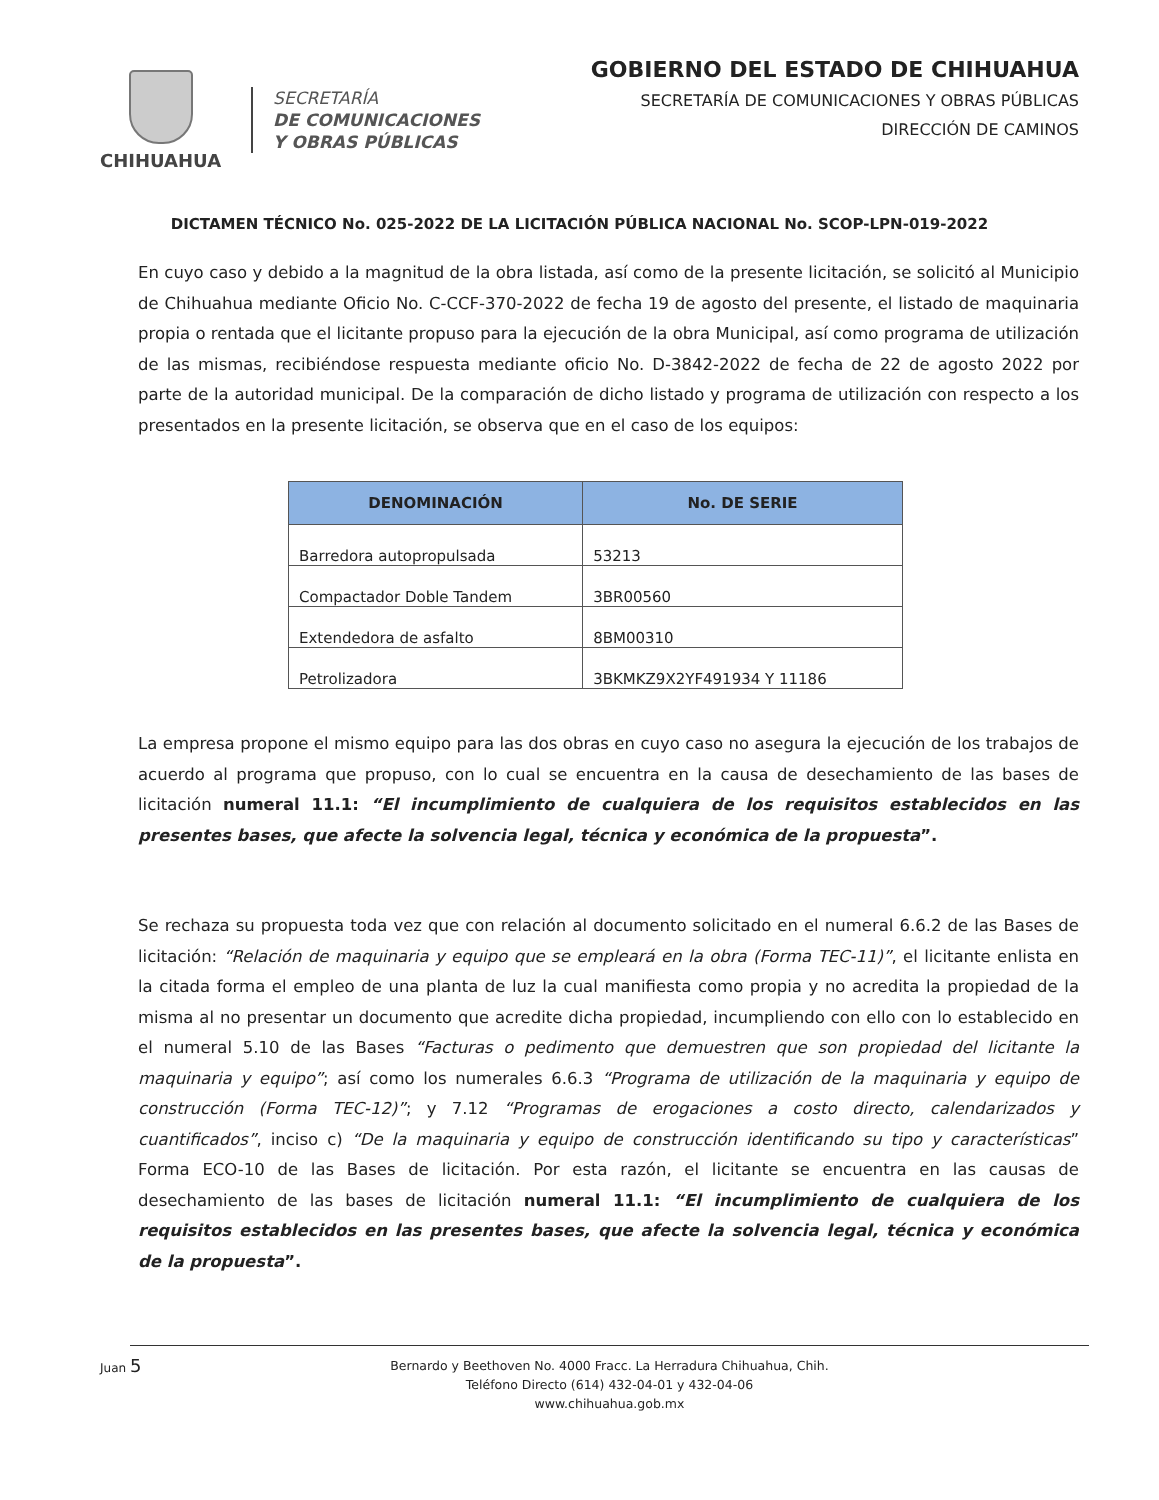CHIHUAHUA
SECRETARÍA
DE COMUNICACIONES
Y OBRAS PÚBLICAS
GOBIERNO DEL ESTADO DE CHIHUAHUA
SECRETARÍA DE COMUNICACIONES Y OBRAS PÚBLICAS
DIRECCIÓN DE CAMINOS
DICTAMEN TÉCNICO No. 025-2022 DE LA LICITACIÓN PÚBLICA NACIONAL No. SCOP-LPN-019-2022
En cuyo caso y debido a la magnitud de la obra listada, así como de la presente licitación, se solicitó al Municipio de Chihuahua mediante Oficio No. C-CCF-370-2022 de fecha 19 de agosto del presente, el listado de maquinaria propia o rentada que el licitante propuso para la ejecución de la obra Municipal, así como programa de utilización de las mismas, recibiéndose respuesta mediante oficio No. D-3842-2022 de fecha de 22 de agosto 2022 por parte de la autoridad municipal. De la comparación de dicho listado y programa de utilización con respecto a los presentados en la presente licitación, se observa que en el caso de los equipos:
| DENOMINACIÓN | No. DE SERIE |
| --- | --- |
| Barredora autopropulsada | 53213 |
| Compactador Doble Tandem | 3BR00560 |
| Extendedora de asfalto | 8BM00310 |
| Petrolizadora | 3BKMKZ9X2YF491934 Y 11186 |
La empresa propone el mismo equipo para las dos obras en cuyo caso no asegura la ejecución de los trabajos de acuerdo al programa que propuso, con lo cual se encuentra en la causa de desechamiento de las bases de licitación numeral 11.1: “El incumplimiento de cualquiera de los requisitos establecidos en las presentes bases, que afecte la solvencia legal, técnica y económica de la propuesta”.
Se rechaza su propuesta toda vez que con relación al documento solicitado en el numeral 6.6.2 de las Bases de licitación: “Relación de maquinaria y equipo que se empleará en la obra (Forma TEC-11)”, el licitante enlista en la citada forma el empleo de una planta de luz la cual manifiesta como propia y no acredita la propiedad de la misma al no presentar un documento que acredite dicha propiedad, incumpliendo con ello con lo establecido en el numeral 5.10 de las Bases “Facturas o pedimento que demuestren que son propiedad del licitante la maquinaria y equipo”; así como los numerales 6.6.3 “Programa de utilización de la maquinaria y equipo de construcción (Forma TEC-12)”; y 7.12 “Programas de erogaciones a costo directo, calendarizados y cuantificados”, inciso c) “De la maquinaria y equipo de construcción identificando su tipo y características” Forma ECO-10 de las Bases de licitación. Por esta razón, el licitante se encuentra en las causas de desechamiento de las bases de licitación numeral 11.1: “El incumplimiento de cualquiera de los requisitos establecidos en las presentes bases, que afecte la solvencia legal, técnica y económica de la propuesta”.
Juan 5 Bernardo y Beethoven No. 4000 Fracc. La Herradura Chihuahua, Chih.
Teléfono Directo (614) 432-04-01 y 432-04-06
www.chihuahua.gob.mx